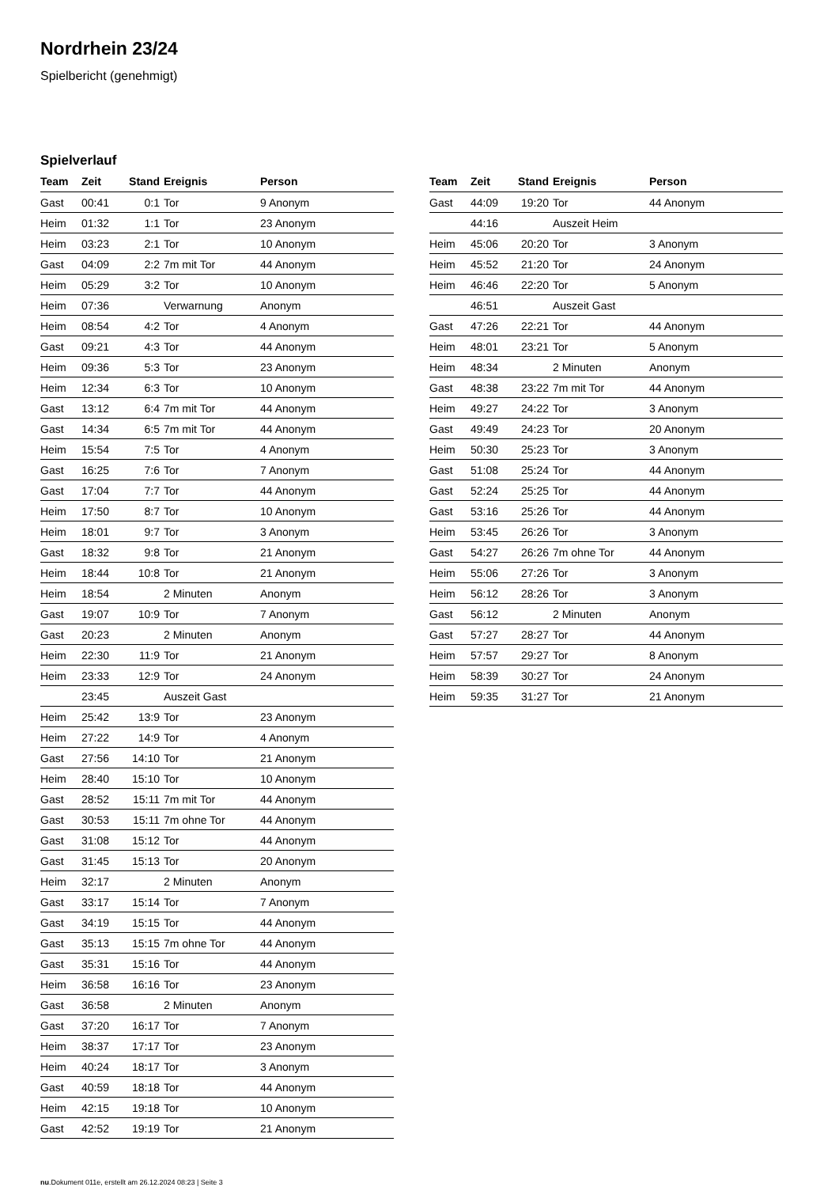Nordrhein 23/24
Spielbericht (genehmigt)
Spielverlauf
| Team | Zeit | Stand | Ereignis | Person |
| --- | --- | --- | --- | --- |
| Gast | 00:41 | 0:1 | Tor | 9 Anonym |
| Heim | 01:32 | 1:1 | Tor | 23 Anonym |
| Heim | 03:23 | 2:1 | Tor | 10 Anonym |
| Gast | 04:09 | 2:2 | 7m mit Tor | 44 Anonym |
| Heim | 05:29 | 3:2 | Tor | 10 Anonym |
| Heim | 07:36 | | Verwarnung | Anonym |
| Heim | 08:54 | 4:2 | Tor | 4 Anonym |
| Gast | 09:21 | 4:3 | Tor | 44 Anonym |
| Heim | 09:36 | 5:3 | Tor | 23 Anonym |
| Heim | 12:34 | 6:3 | Tor | 10 Anonym |
| Gast | 13:12 | 6:4 | 7m mit Tor | 44 Anonym |
| Gast | 14:34 | 6:5 | 7m mit Tor | 44 Anonym |
| Heim | 15:54 | 7:5 | Tor | 4 Anonym |
| Gast | 16:25 | 7:6 | Tor | 7 Anonym |
| Gast | 17:04 | 7:7 | Tor | 44 Anonym |
| Heim | 17:50 | 8:7 | Tor | 10 Anonym |
| Heim | 18:01 | 9:7 | Tor | 3 Anonym |
| Gast | 18:32 | 9:8 | Tor | 21 Anonym |
| Heim | 18:44 | 10:8 | Tor | 21 Anonym |
| Heim | 18:54 | | 2 Minuten | Anonym |
| Gast | 19:07 | 10:9 | Tor | 7 Anonym |
| Gast | 20:23 | | 2 Minuten | Anonym |
| Heim | 22:30 | 11:9 | Tor | 21 Anonym |
| Heim | 23:33 | 12:9 | Tor | 24 Anonym |
| | 23:45 | | Auszeit Gast | |
| Heim | 25:42 | 13:9 | Tor | 23 Anonym |
| Heim | 27:22 | 14:9 | Tor | 4 Anonym |
| Gast | 27:56 | 14:10 | Tor | 21 Anonym |
| Heim | 28:40 | 15:10 | Tor | 10 Anonym |
| Gast | 28:52 | 15:11 | 7m mit Tor | 44 Anonym |
| Gast | 30:53 | 15:11 | 7m ohne Tor | 44 Anonym |
| Gast | 31:08 | 15:12 | Tor | 44 Anonym |
| Gast | 31:45 | 15:13 | Tor | 20 Anonym |
| Heim | 32:17 | | 2 Minuten | Anonym |
| Gast | 33:17 | 15:14 | Tor | 7 Anonym |
| Gast | 34:19 | 15:15 | Tor | 44 Anonym |
| Gast | 35:13 | 15:15 | 7m ohne Tor | 44 Anonym |
| Gast | 35:31 | 15:16 | Tor | 44 Anonym |
| Heim | 36:58 | 16:16 | Tor | 23 Anonym |
| Gast | 36:58 | | 2 Minuten | Anonym |
| Gast | 37:20 | 16:17 | Tor | 7 Anonym |
| Heim | 38:37 | 17:17 | Tor | 23 Anonym |
| Heim | 40:24 | 18:17 | Tor | 3 Anonym |
| Gast | 40:59 | 18:18 | Tor | 44 Anonym |
| Heim | 42:15 | 19:18 | Tor | 10 Anonym |
| Gast | 42:52 | 19:19 | Tor | 21 Anonym |
| Team | Zeit | Stand | Ereignis | Person |
| --- | --- | --- | --- | --- |
| Gast | 44:09 | 19:20 | Tor | 44 Anonym |
| | 44:16 | | Auszeit Heim | |
| Heim | 45:06 | 20:20 | Tor | 3 Anonym |
| Heim | 45:52 | 21:20 | Tor | 24 Anonym |
| Heim | 46:46 | 22:20 | Tor | 5 Anonym |
| | 46:51 | | Auszeit Gast | |
| Gast | 47:26 | 22:21 | Tor | 44 Anonym |
| Heim | 48:01 | 23:21 | Tor | 5 Anonym |
| Heim | 48:34 | | 2 Minuten | Anonym |
| Gast | 48:38 | 23:22 | 7m mit Tor | 44 Anonym |
| Heim | 49:27 | 24:22 | Tor | 3 Anonym |
| Gast | 49:49 | 24:23 | Tor | 20 Anonym |
| Heim | 50:30 | 25:23 | Tor | 3 Anonym |
| Gast | 51:08 | 25:24 | Tor | 44 Anonym |
| Gast | 52:24 | 25:25 | Tor | 44 Anonym |
| Gast | 53:16 | 25:26 | Tor | 44 Anonym |
| Heim | 53:45 | 26:26 | Tor | 3 Anonym |
| Gast | 54:27 | 26:26 | 7m ohne Tor | 44 Anonym |
| Heim | 55:06 | 27:26 | Tor | 3 Anonym |
| Heim | 56:12 | 28:26 | Tor | 3 Anonym |
| Gast | 56:12 | | 2 Minuten | Anonym |
| Gast | 57:27 | 28:27 | Tor | 44 Anonym |
| Heim | 57:57 | 29:27 | Tor | 8 Anonym |
| Heim | 58:39 | 30:27 | Tor | 24 Anonym |
| Heim | 59:35 | 31:27 | Tor | 21 Anonym |
nu.Dokument 011e, erstellt am 26.12.2024 08:23 | Seite 3